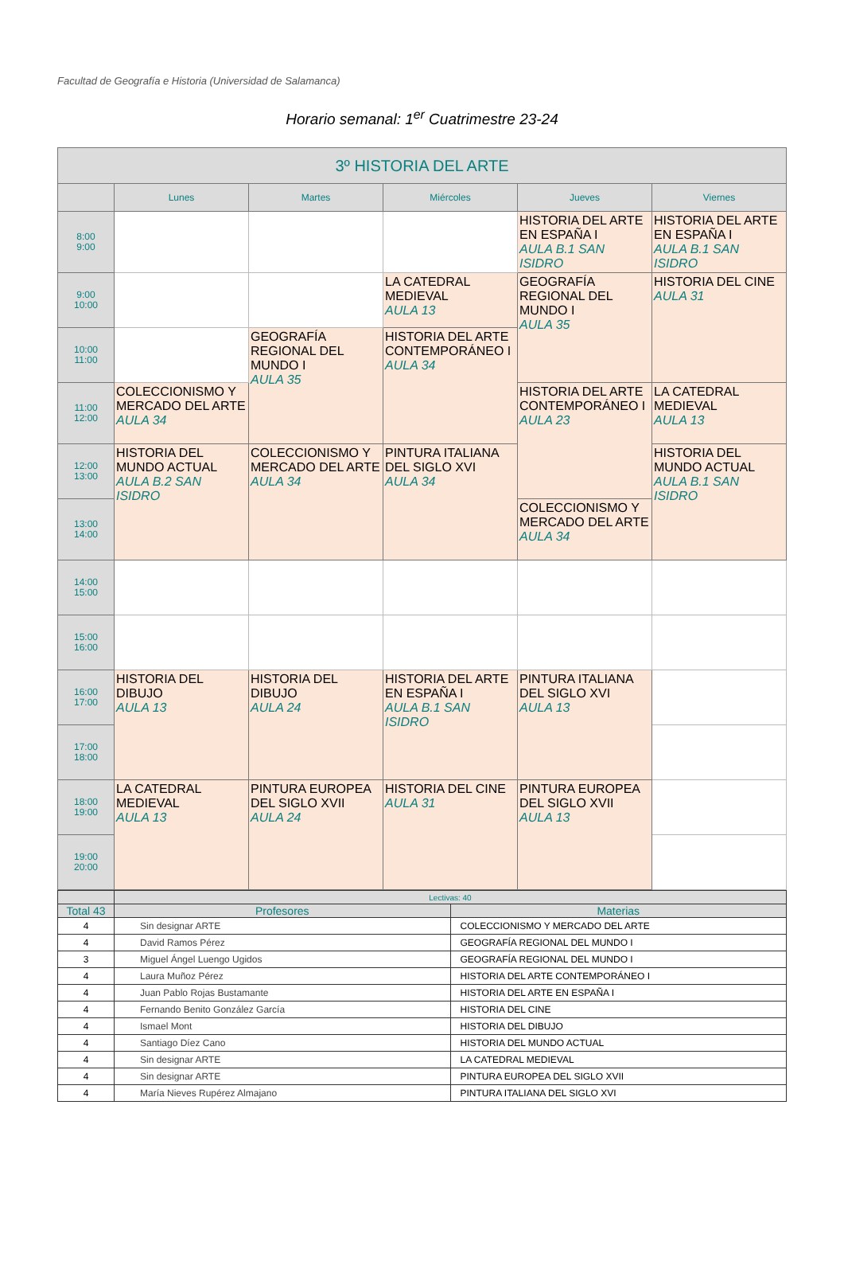Facultad de Geografía e Historia (Universidad de Salamanca)
Horario semanal: 1<sup>er</sup> Cuatrimestre 23-24
| 3º HISTORIA DEL ARTE | | | | | |
| --- | --- | --- | --- | --- | --- |
| | Lunes | Martes | Miércoles | Jueves | Viernes |
| 8:00 9:00 | | | | HISTORIA DEL ARTE EN ESPAÑA I AULA B.1 SAN ISIDRO | HISTORIA DEL ARTE EN ESPAÑA I AULA B.1 SAN ISIDRO |
| 9:00 10:00 | | | LA CATEDRAL MEDIEVAL AULA 13 | GEOGRAFÍA REGIONAL DEL MUNDO I AULA 35 | HISTORIA DEL CINE AULA 31 |
| 10:00 11:00 | | GEOGRAFÍA REGIONAL DEL MUNDO I AULA 35 | HISTORIA DEL ARTE CONTEMPORÁNEO I AULA 34 | | |
| 11:00 12:00 | COLECCIONISMO Y MERCADO DEL ARTE AULA 34 | | | HISTORIA DEL ARTE CONTEMPORÁNEO I AULA 23 | LA CATEDRAL MEDIEVAL AULA 13 |
| 12:00 13:00 | HISTORIA DEL MUNDO ACTUAL AULA B.2 SAN ISIDRO | COLECCIONISMO Y MERCADO DEL ARTE AULA 34 | PINTURA ITALIANA DEL SIGLO XVI AULA 34 | | HISTORIA DEL MUNDO ACTUAL AULA B.1 SAN ISIDRO |
| 13:00 14:00 | | | | COLECCIONISMO Y MERCADO DEL ARTE AULA 34 | |
| 14:00 15:00 | | | | | |
| 15:00 16:00 | | | | | |
| 16:00 17:00 | HISTORIA DEL DIBUJO AULA 13 | HISTORIA DEL DIBUJO AULA 24 | HISTORIA DEL ARTE EN ESPAÑA I AULA B.1 SAN ISIDRO | PINTURA ITALIANA DEL SIGLO XVI AULA 13 | |
| 17:00 18:00 | | | | | |
| 18:00 19:00 | LA CATEDRAL MEDIEVAL AULA 13 | PINTURA EUROPEA DEL SIGLO XVII AULA 24 | HISTORIA DEL CINE AULA 31 | PINTURA EUROPEA DEL SIGLO XVII AULA 13 | |
| 19:00 20:00 | | | | | |
| | Lectivas: 40 | |
| Total 43 | Profesores | Materias |
| 4 | Sin designar ARTE | COLECCIONISMO Y MERCADO DEL ARTE |
| 4 | David Ramos Pérez | GEOGRAFÍA REGIONAL DEL MUNDO I |
| 3 | Miguel Ángel Luengo Ugidos | GEOGRAFÍA REGIONAL DEL MUNDO I |
| 4 | Laura Muñoz Pérez | HISTORIA DEL ARTE CONTEMPORÁNEO I |
| 4 | Juan Pablo Rojas Bustamante | HISTORIA DEL ARTE EN ESPAÑA I |
| 4 | Fernando Benito González García | HISTORIA DEL CINE |
| 4 | Ismael Mont | HISTORIA DEL DIBUJO |
| 4 | Santiago Díez Cano | HISTORIA DEL MUNDO ACTUAL |
| 4 | Sin designar ARTE | LA CATEDRAL MEDIEVAL |
| 4 | Sin designar ARTE | PINTURA EUROPEA DEL SIGLO XVII |
| 4 | María Nieves Rupérez Almajano | PINTURA ITALIANA DEL SIGLO XVI |